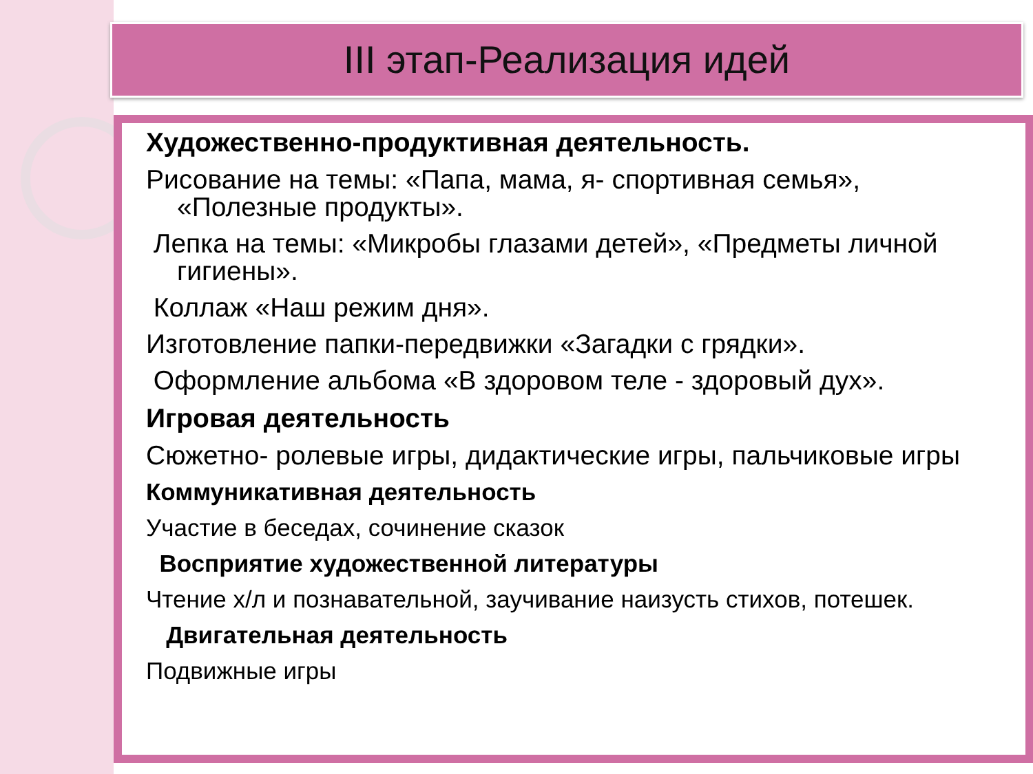III этап-Реализация идей
Художественно-продуктивная деятельность.
Рисование на темы: «Папа, мама, я- спортивная семья»,
«Полезные продукты».
Лепка на темы: «Микробы глазами детей», «Предметы личной
гигиены».
Коллаж «Наш режим дня».
Изготовление папки-передвижки «Загадки с грядки».
Оформление альбома «В здоровом теле - здоровый дух».
Игровая деятельность
Сюжетно- ролевые игры, дидактические игры, пальчиковые игры
Коммуникативная деятельность
Участие в беседах, сочинение сказок
Восприятие художественной литературы
Чтение х/л и познавательной, заучивание наизусть стихов, потешек.
Двигательная деятельность
Подвижные игры